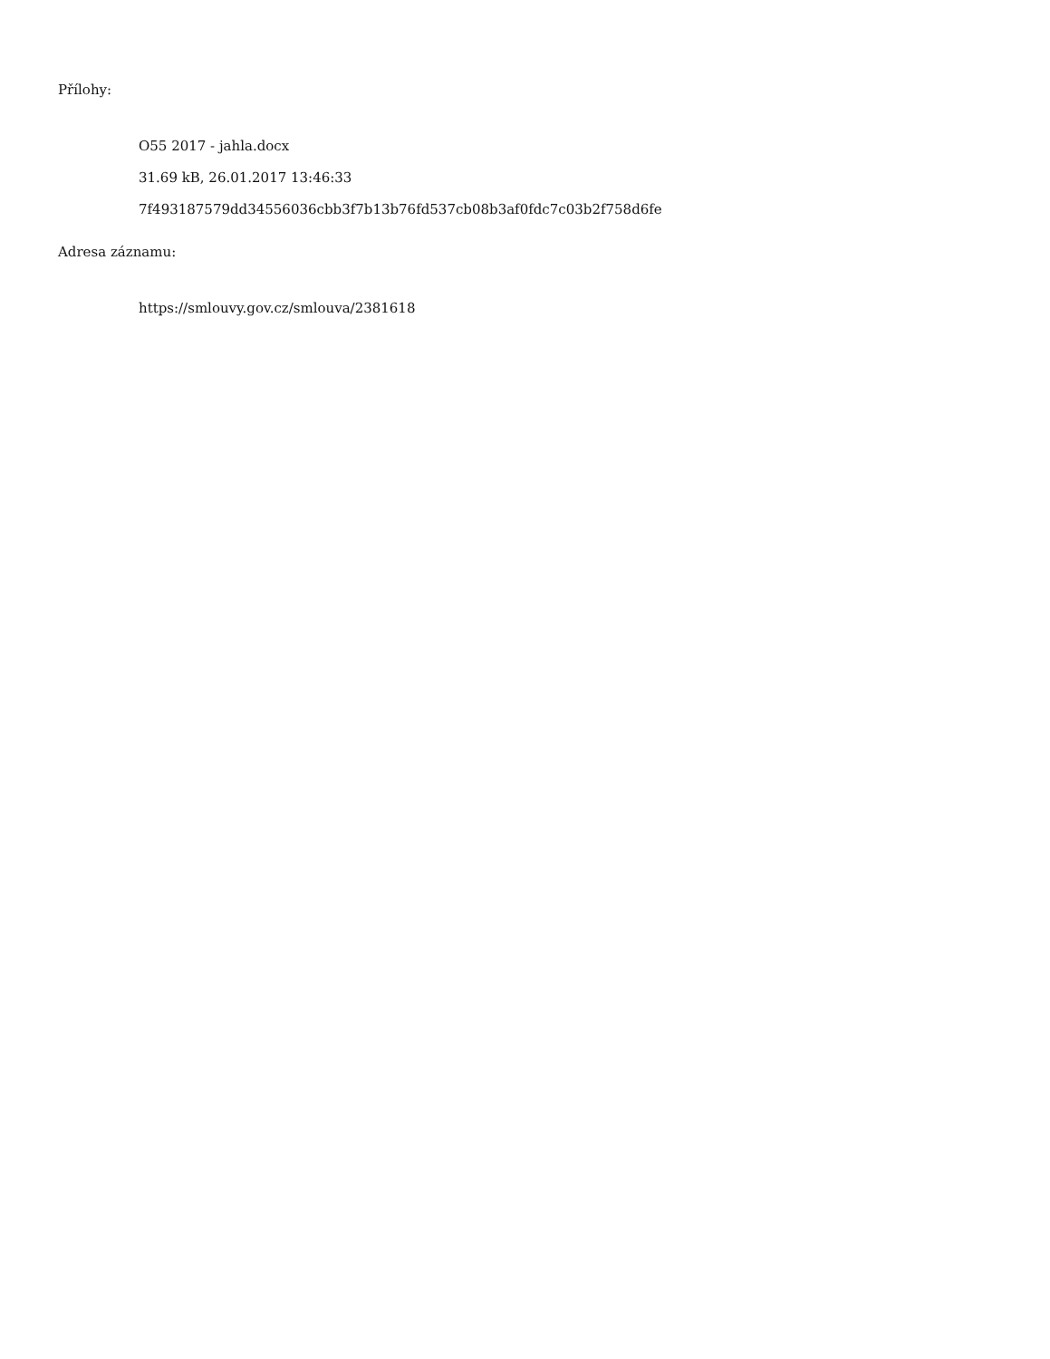Přílohy:
O55 2017 - jahla.docx
31.69 kB, 26.01.2017 13:46:33
7f493187579dd34556036cbb3f7b13b76fd537cb08b3af0fdc7c03b2f758d6fe
Adresa záznamu:
https://smlouvy.gov.cz/smlouva/2381618